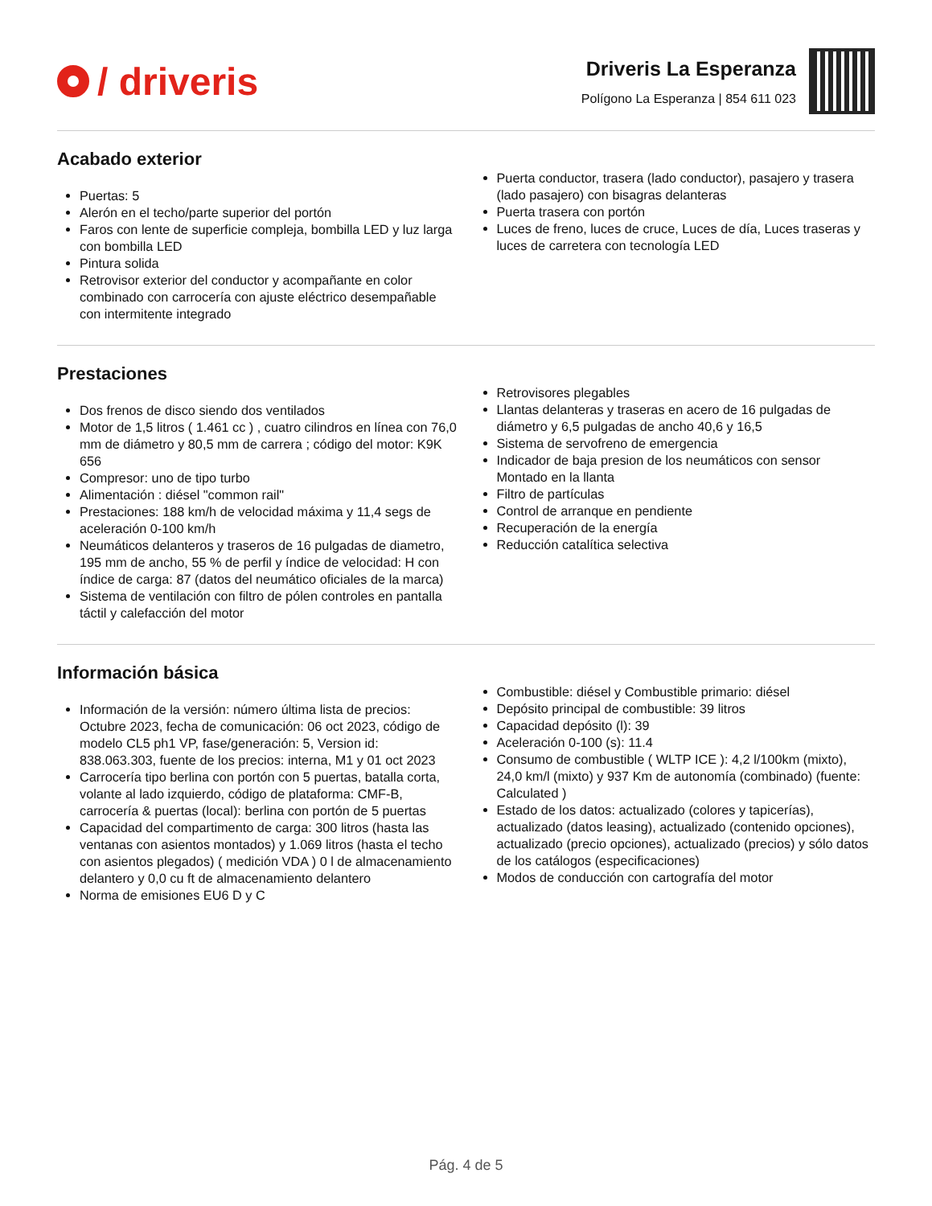/ driveris
Driveris La Esperanza
Polígono La Esperanza | 854 611 023
Acabado exterior
Puertas: 5
Alerón en el techo/parte superior del portón
Faros con lente de superficie compleja, bombilla LED y luz larga con bombilla LED
Pintura solida
Retrovisor exterior del conductor y acompañante en color combinado con carrocería con ajuste eléctrico desempañable con intermitente integrado
Puerta conductor, trasera (lado conductor), pasajero y trasera (lado pasajero) con bisagras delanteras
Puerta trasera con portón
Luces de freno, luces de cruce, Luces de día, Luces traseras y luces de carretera con tecnología LED
Prestaciones
Dos frenos de disco siendo dos ventilados
Motor de 1,5 litros ( 1.461 cc ) , cuatro cilindros en línea con 76,0 mm de diámetro y 80,5 mm de carrera ; código del motor: K9K 656
Compresor: uno de tipo turbo
Alimentación : diésel "common rail"
Prestaciones: 188 km/h de velocidad máxima y 11,4 segs de aceleración 0-100 km/h
Neumáticos delanteros y traseros de 16 pulgadas de diametro, 195 mm de ancho, 55 % de perfil y índice de velocidad: H con índice de carga: 87 (datos del neumático oficiales de la marca)
Sistema de ventilación con filtro de pólen controles en pantalla táctil y calefacción del motor
Retrovisores plegables
Llantas delanteras y traseras en acero de 16 pulgadas de diámetro y 6,5 pulgadas de ancho 40,6 y 16,5
Sistema de servofreno de emergencia
Indicador de baja presion de los neumáticos con sensor Montado en la llanta
Filtro de partículas
Control de arranque en pendiente
Recuperación de la energía
Reducción catalítica selectiva
Información básica
Información de la versión: número última lista de precios: Octubre 2023, fecha de comunicación: 06 oct 2023, código de modelo CL5 ph1 VP, fase/generación: 5, Version id: 838.063.303, fuente de los precios: interna, M1 y 01 oct 2023
Carrocería tipo berlina con portón con 5 puertas, batalla corta, volante al lado izquierdo, código de plataforma: CMF-B, carrocería & puertas (local): berlina con portón de 5 puertas
Capacidad del compartimento de carga: 300 litros (hasta las ventanas con asientos montados) y 1.069 litros (hasta el techo con asientos plegados) ( medición VDA ) 0 l de almacenamiento delantero y 0,0 cu ft de almacenamiento delantero
Norma de emisiones EU6 D y C
Combustible: diésel y Combustible primario: diésel
Depósito principal de combustible: 39 litros
Capacidad depósito (l): 39
Aceleración 0-100 (s): 11.4
Consumo de combustible ( WLTP ICE ): 4,2 l/100km (mixto), 24,0 km/l (mixto) y 937 Km de autonomía (combinado) (fuente: Calculated )
Estado de los datos: actualizado (colores y tapicerías), actualizado (datos leasing), actualizado (contenido opciones), actualizado (precio opciones), actualizado (precios) y sólo datos de los catálogos (especificaciones)
Modos de conducción con cartografía del motor
Pág. 4 de 5